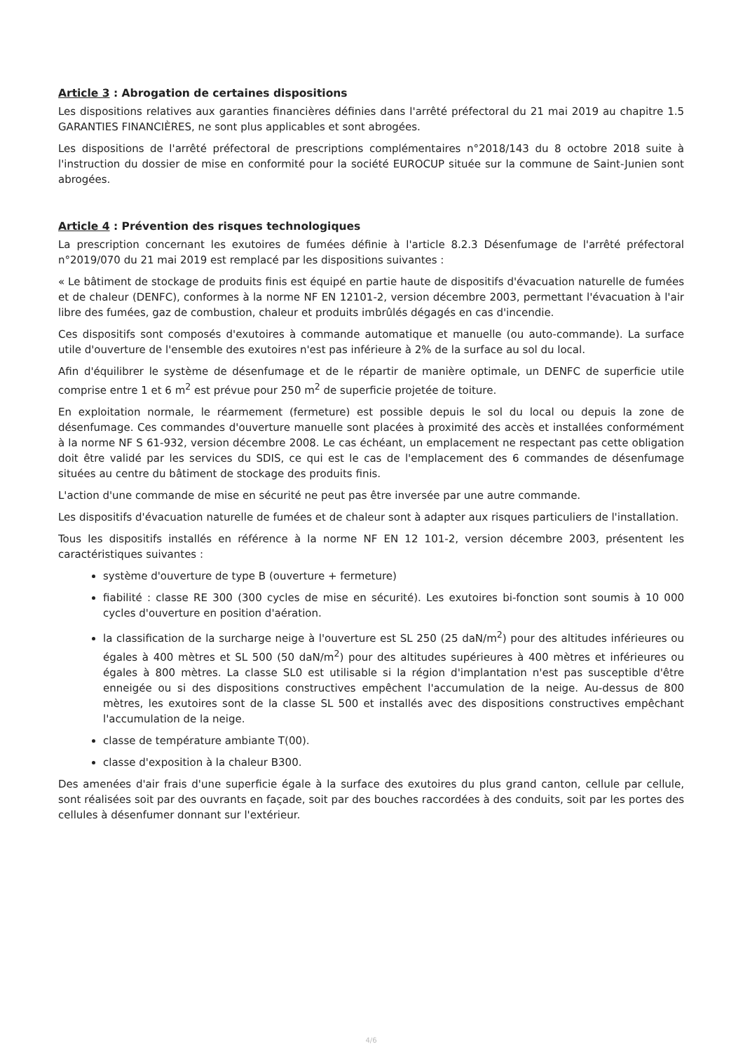Article 3 : Abrogation de certaines dispositions
Les dispositions relatives aux garanties financières définies dans l'arrêté préfectoral du 21 mai 2019 au chapitre 1.5 GARANTIES FINANCIÈRES, ne sont plus applicables et sont abrogées.
Les dispositions de l'arrêté préfectoral de prescriptions complémentaires n°2018/143 du 8 octobre 2018 suite à l'instruction du dossier de mise en conformité pour la société EUROCUP située sur la commune de Saint-Junien sont abrogées.
Article 4 : Prévention des risques technologiques
La prescription concernant les exutoires de fumées définie à l'article 8.2.3 Désenfumage de l'arrêté préfectoral n°2019/070 du 21 mai 2019 est remplacé par les dispositions suivantes :
« Le bâtiment de stockage de produits finis est équipé en partie haute de dispositifs d'évacuation naturelle de fumées et de chaleur (DENFC), conformes à la norme NF EN 12101-2, version décembre 2003, permettant l'évacuation à l'air libre des fumées, gaz de combustion, chaleur et produits imbrûlés dégagés en cas d'incendie.
Ces dispositifs sont composés d'exutoires à commande automatique et manuelle (ou auto-commande). La surface utile d'ouverture de l'ensemble des exutoires n'est pas inférieure à 2% de la surface au sol du local.
Afin d'équilibrer le système de désenfumage et de le répartir de manière optimale, un DENFC de superficie utile comprise entre 1 et 6 m<sup>2</sup> est prévue pour 250 m<sup>2</sup> de superficie projetée de toiture.
En exploitation normale, le réarmement (fermeture) est possible depuis le sol du local ou depuis la zone de désenfumage. Ces commandes d'ouverture manuelle sont placées à proximité des accès et installées conformément à la norme NF S 61-932, version décembre 2008. Le cas échéant, un emplacement ne respectant pas cette obligation doit être validé par les services du SDIS, ce qui est le cas de l'emplacement des 6 commandes de désenfumage situées au centre du bâtiment de stockage des produits finis.
L'action d'une commande de mise en sécurité ne peut pas être inversée par une autre commande.
Les dispositifs d'évacuation naturelle de fumées et de chaleur sont à adapter aux risques particuliers de l'installation.
Tous les dispositifs installés en référence à la norme NF EN 12 101-2, version décembre 2003, présentent les caractéristiques suivantes :
système d'ouverture de type B (ouverture + fermeture)
fiabilité : classe RE 300 (300 cycles de mise en sécurité). Les exutoires bi-fonction sont soumis à 10 000 cycles d'ouverture en position d'aération.
la classification de la surcharge neige à l'ouverture est SL 250 (25 daN/m<sup>2</sup>) pour des altitudes inférieures ou égales à 400 mètres et SL 500 (50 daN/m<sup>2</sup>) pour des altitudes supérieures à 400 mètres et inférieures ou égales à 800 mètres. La classe SL0 est utilisable si la région d'implantation n'est pas susceptible d'être enneigée ou si des dispositions constructives empêchent l'accumulation de la neige. Au-dessus de 800 mètres, les exutoires sont de la classe SL 500 et installés avec des dispositions constructives empêchant l'accumulation de la neige.
classe de température ambiante T(00).
classe d'exposition à la chaleur B300.
Des amenées d'air frais d'une superficie égale à la surface des exutoires du plus grand canton, cellule par cellule, sont réalisées soit par des ouvrants en façade, soit par des bouches raccordées à des conduits, soit par les portes des cellules à désenfumer donnant sur l'extérieur.
4/6